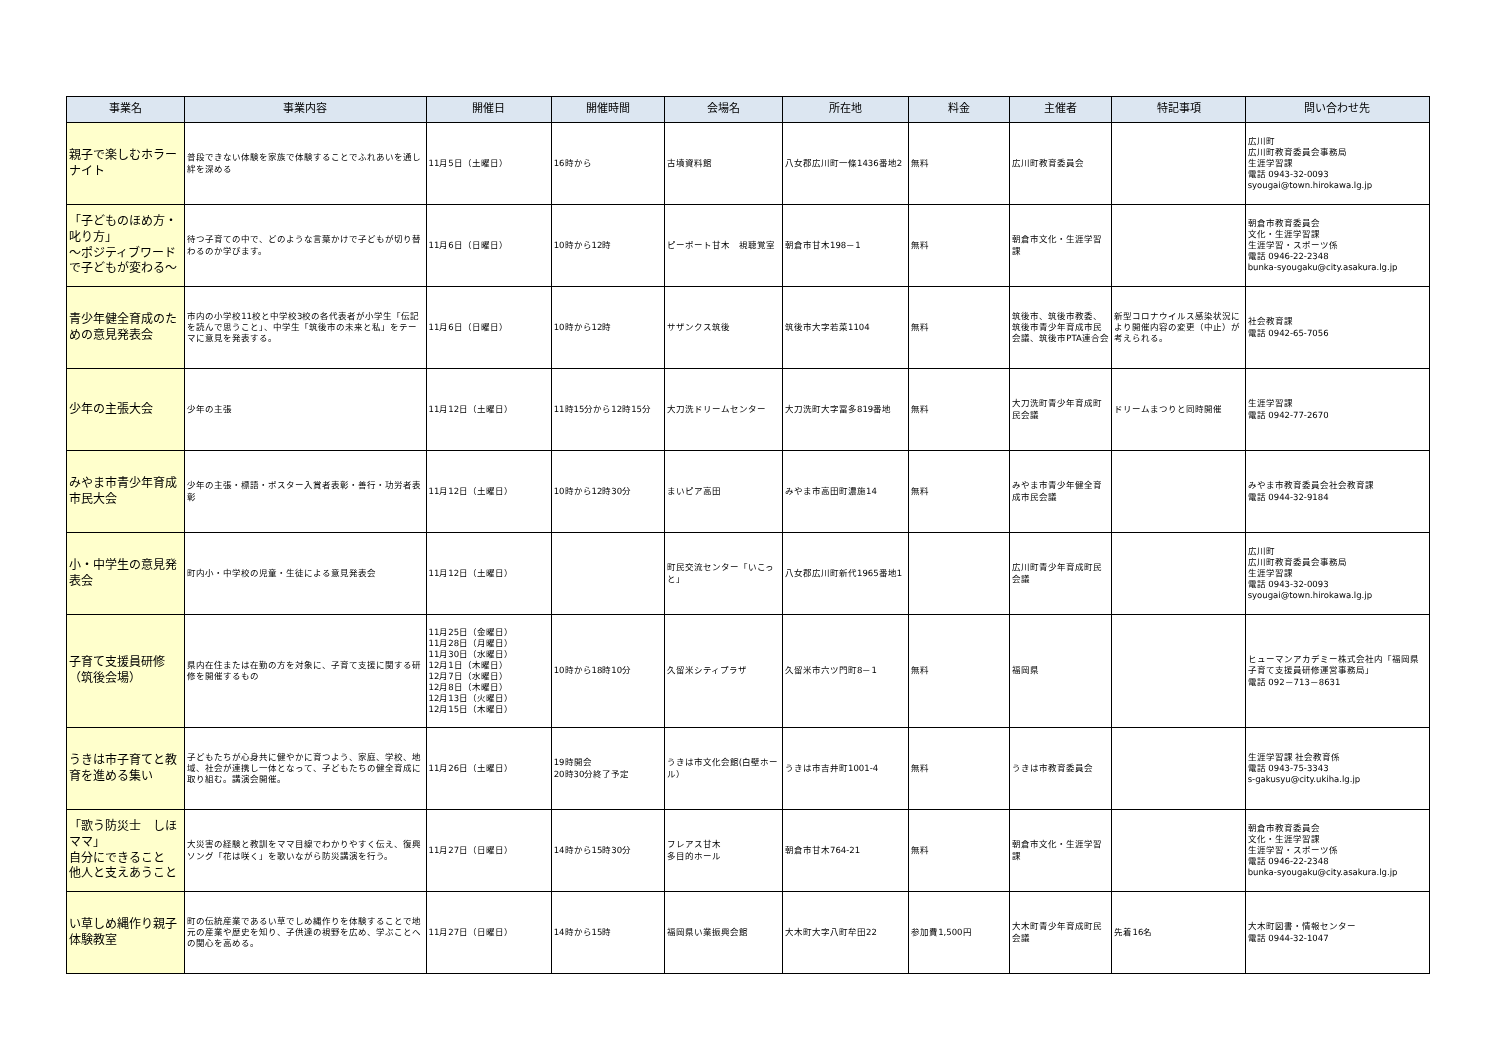| 事業名 | 事業内容 | 開催日 | 開催時間 | 会場名 | 所在地 | 料金 | 主催者 | 特記事項 | 問い合わせ先 |
| --- | --- | --- | --- | --- | --- | --- | --- | --- | --- |
| 親子で楽しむホラーナイト | 普段できない体験を家族で体験することでふれあいを通し絆を深める | 11月5日（土曜日） | 16時から | 古墳資料館 | 八女郡広川町一條1436番地2 | 無料 | 広川町教育委員会 | | 広川町 広川町教育委員会事務局 生涯学習課 電話 0943-32-0093 syougai@town.hirokawa.lg.jp |
| 「子どものほめ方・叱り方」 ～ポジティブワードで子どもが変わる～ | 待つ子育ての中で、どのような言葉かけで子どもが切り替わるのか学びます。 | 11月6日（日曜日） | 10時から12時 | ピーポート甘木 視聴覚室 | 朝倉市甘木198－1 | 無料 | 朝倉市文化・生涯学習課 | | 朝倉市教育委員会 文化・生涯学習課 生涯学習・スポーツ係 電話 0946-22-2348 bunka-syougaku@city.asakura.lg.jp |
| 青少年健全育成のための意見発表会 | 市内の小学校11校と中学校3校の各代表者が小学生「伝記を読んで思うこと」、中学生「筑後市の未来と私」をテーマに意見を発表する。 | 11月6日（日曜日） | 10時から12時 | サザンクス筑後 | 筑後市大字若菜1104 | 無料 | 筑後市、筑後市教委、筑後市青少年育成市民会議、筑後市PTA連合会 | 新型コロナウイルス感染状況により開催内容の変更（中止）が考えられる。 | 社会教育課 電話 0942-65-7056 |
| 少年の主張大会 | 少年の主張 | 11月12日（土曜日） | 11時15分から12時15分 | 大刀洗ドリームセンター | 大刀洗町大字冨多819番地 | 無料 | 大刀洗町青少年育成町民会議 | ドリームまつりと同時開催 | 生涯学習課 電話 0942-77-2670 |
| みやま市青少年育成市民大会 | 少年の主張・標語・ポスター入賞者表彰・善行・功労者表彰 | 11月12日（土曜日） | 10時から12時30分 | まいピア高田 | みやま市高田町濃施14 | 無料 | みやま市青少年健全育成市民会議 | | みやま市教育委員会社会教育課 電話 0944-32-9184 |
| 小・中学生の意見発表会 | 町内小・中学校の児童・生徒による意見発表会 | 11月12日（土曜日） | | 町民交流センター「いこっと」 | 八女郡広川町新代1965番地1 | | 広川町青少年育成町民会議 | | 広川町 広川町教育委員会事務局 生涯学習課 電話 0943-32-0093 syougai@town.hirokawa.lg.jp |
| 子育て支援員研修（筑後会場） | 県内在住または在勤の方を対象に、子育て支援に関する研修を開催するもの | 11月25日（金曜日） 11月28日（月曜日） 11月30日（水曜日） 12月1日（木曜日） 12月7日（水曜日） 12月8日（木曜日） 12月13日（火曜日） 12月15日（木曜日） | 10時から18時10分 | 久留米シティプラザ | 久留米市六ツ門町8－1 | 無料 | 福岡県 | | ヒューマンアカデミー株式会社内「福岡県子育て支援員研修運営事務局」 電話 092－713－8631 |
| うきは市子育てと教育を進める集い | 子どもたちが心身共に健やかに育つよう、家庭、学校、地域、社会が連携し一体となって、子どもたちの健全育成に取り組む。講演会開催。 | 11月26日（土曜日） | 19時開会 20時30分終了予定 | うきは市文化会館(白壁ホール） | うきは市吉井町1001-4 | 無料 | うきは市教育委員会 | | 生涯学習課 社会教育係 電話 0943-75-3343 s-gakusyu@city.ukiha.lg.jp |
| 「歌う防災士 しほママ」 自分にできること 他人と支えあうこと | 大災害の経験と教訓をママ目線でわかりやすく伝え、復興ソング「花は咲く」を歌いながら防災講演を行う。 | 11月27日（日曜日） | 14時から15時30分 | フレアス甘木 多目的ホール | 朝倉市甘木764-21 | 無料 | 朝倉市文化・生涯学習課 | | 朝倉市教育委員会 文化・生涯学習課 生涯学習・スポーツ係 電話 0946-22-2348 bunka-syougaku@city.asakura.lg.jp |
| い草しめ縄作り親子体験教室 | 町の伝統産業であるい草でしめ縄作りを体験することで地元の産業や歴史を知り、子供達の視野を広め、学ぶことへの関心を高める。 | 11月27日（日曜日） | 14時から15時 | 福岡県い業振興会館 | 大木町大字八町牟田22 | 参加費1,500円 | 大木町青少年育成町民会議 | 先着16名 | 大木町図書・情報センター 電話 0944-32-1047 |